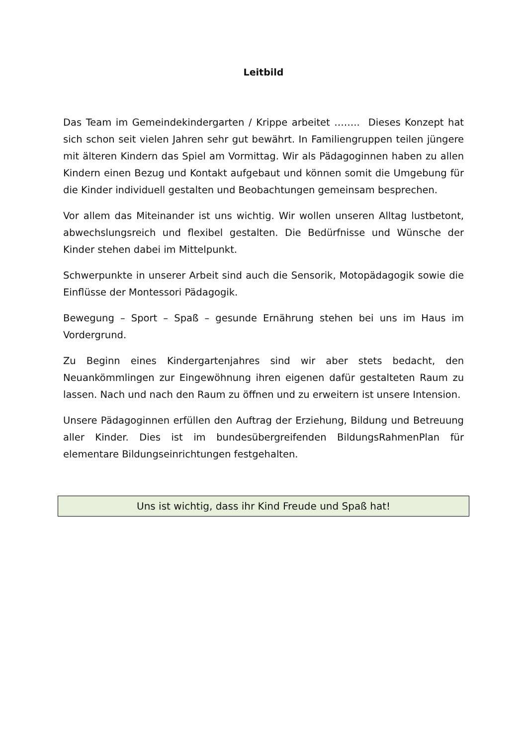Leitbild
Das Team im Gemeindekindergarten / Krippe arbeitet …….. Dieses Konzept hat sich schon seit vielen Jahren sehr gut bewährt. In Familiengruppen teilen jüngere mit älteren Kindern das Spiel am Vormittag. Wir als Pädagoginnen haben zu allen Kindern einen Bezug und Kontakt aufgebaut und können somit die Umgebung für die Kinder individuell gestalten und Beobachtungen gemeinsam besprechen.
Vor allem das Miteinander ist uns wichtig. Wir wollen unseren Alltag lustbetont, abwechslungsreich und flexibel gestalten. Die Bedürfnisse und Wünsche der Kinder stehen dabei im Mittelpunkt.
Schwerpunkte in unserer Arbeit sind auch die Sensorik, Motopädagogik sowie die Einflüsse der Montessori Pädagogik.
Bewegung – Sport – Spaß – gesunde Ernährung stehen bei uns im Haus im Vordergrund.
Zu Beginn eines Kindergartenjahres sind wir aber stets bedacht, den Neuankömmlingen zur Eingewöhnung ihren eigenen dafür gestalteten Raum zu lassen. Nach und nach den Raum zu öffnen und zu erweitern ist unsere Intension.
Unsere Pädagoginnen erfüllen den Auftrag der Erziehung, Bildung und Betreuung aller Kinder. Dies ist im bundesübergreifenden BildungsRahmenPlan für elementare Bildungseinrichtungen festgehalten.
Uns ist wichtig, dass ihr Kind Freude und Spaß hat!